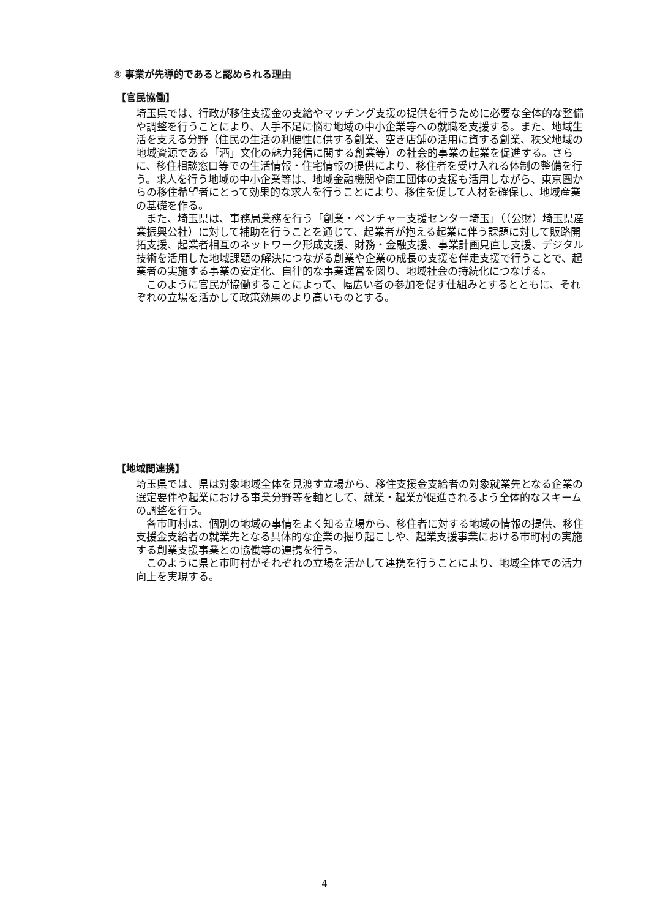④ 事業が先導的であると認められる理由
【官民協働】
埼玉県では、行政が移住支援金の支給やマッチング支援の提供を行うために必要な全体的な整備や調整を行うことにより、人手不足に悩む地域の中小企業等への就職を支援する。また、地域生活を支える分野（住民の生活の利便性に供する創業、空き店舗の活用に資する創業、秩父地域の地域資源である「酒」文化の魅力発信に関する創業等）の社会的事業の起業を促進する。さらに、移住相談窓口等での生活情報・住宅情報の提供により、移住者を受け入れる体制の整備を行う。求人を行う地域の中小企業等は、地域金融機関や商工団体の支援も活用しながら、東京圏からの移住希望者にとって効果的な求人を行うことにより、移住を促して人材を確保し、地域産業の基礎を作る。
　また、埼玉県は、事務局業務を行う「創業・ベンチャー支援センター埼玉」（（公財）埼玉県産業振興公社）に対して補助を行うことを通じて、起業者が抱える起業に伴う課題に対して販路開拓支援、起業者相互のネットワーク形成支援、財務・金融支援、事業計画見直し支援、デジタル技術を活用した地域課題の解決につながる創業や企業の成長の支援を伴走支援で行うことで、起業者の実施する事業の安定化、自律的な事業運営を図り、地域社会の持続化につなげる。
　このように官民が協働することによって、幅広い者の参加を促す仕組みとするとともに、それぞれの立場を活かして政策効果のより高いものとする。
【地域間連携】
埼玉県では、県は対象地域全体を見渡す立場から、移住支援金支給者の対象就業先となる企業の選定要件や起業における事業分野等を軸として、就業・起業が促進されるよう全体的なスキームの調整を行う。
　各市町村は、個別の地域の事情をよく知る立場から、移住者に対する地域の情報の提供、移住支援金支給者の就業先となる具体的な企業の掘り起こしや、起業支援事業における市町村の実施する創業支援事業との協働等の連携を行う。
　このように県と市町村がそれぞれの立場を活かして連携を行うことにより、地域全体での活力向上を実現する。
4